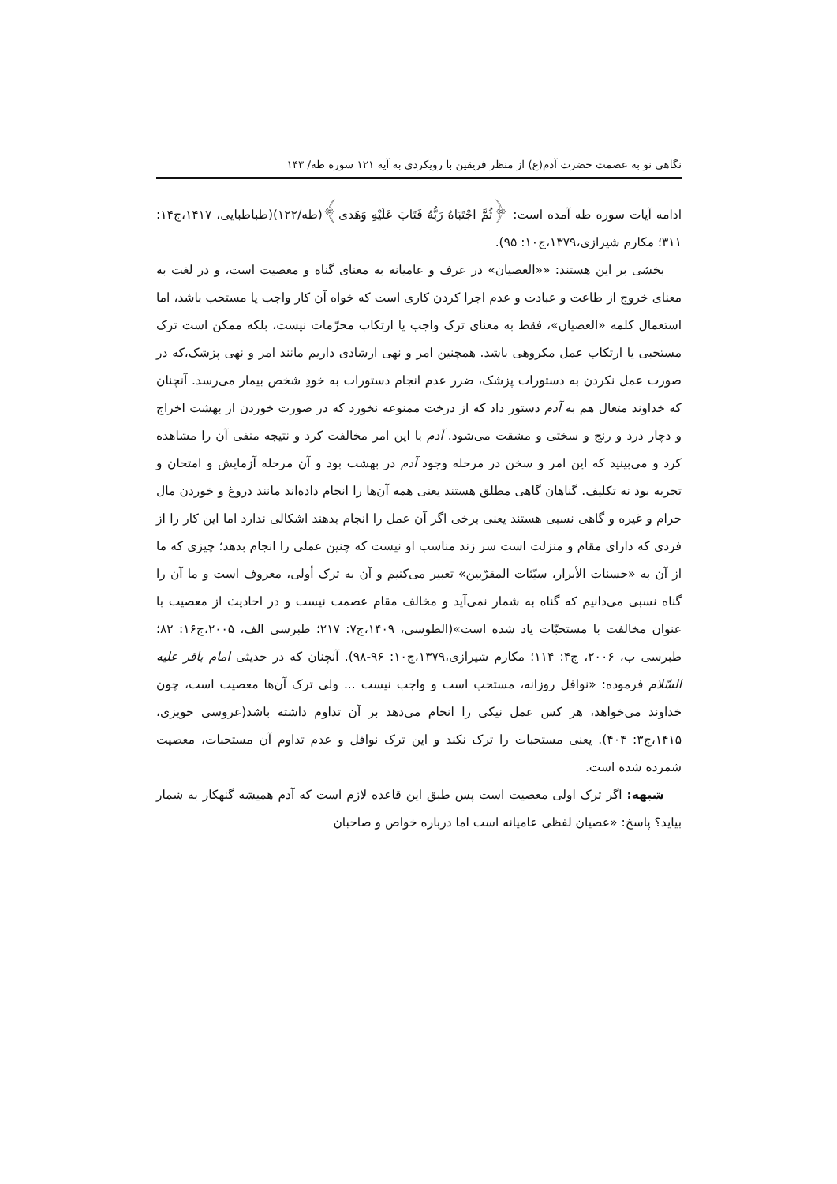نگاهی نو به عصمت حضرت آدم(ع) از منظر فریقین با رویکردی به آیه ۱۲۱ سوره طه/ ۱۴۳
ادامه آیات سوره طه آمده است: ﴿ثُمَّ اجْتَبَاهُ رَبُّهُ فَتَابَ عَلَيْهِ وَهَدى﴾(طه/۱۲۲)(طباطبایی، ۱۴۱۷،ج۱۴: ۳۱۱؛ مکارم شیرازی،۱۳۷۹،ج۱۰: ۹۵).
بخشی بر این هستند: ««العصیان» در عرف و عامیانه به معنای گناه و معصیت است، و در لغت به معنای خروج از طاعت و عبادت و عدم اجرا کردن کاری است که خواه آن کار واجب یا مستحب باشد، اما استعمال کلمه «العصیان»، فقط به معنای ترک واجب یا ارتکاب محرّمات نیست، بلکه ممکن است ترک مستحبی یا ارتکاب عمل مکروهی باشد. همچنین امر و نهی ارشادی داریم مانند امر و نهی پزشک،که در صورت عمل نکردن به دستورات پزشک، ضرر عدم انجام دستورات به خودِ شخص بیمار می‌رسد. آنچنان که خداوند متعال هم به آدم دستور داد که از درخت ممنوعه نخورد که در صورت خوردن از بهشت اخراج و دچار درد و رنج و سختی و مشقت می‌شود. آدم با این امر مخالفت کرد و نتیجه منفی آن را مشاهده کرد و می‌بینید که این امر و سخن در مرحله وجود آدم در بهشت بود و آن مرحله آزمایش و امتحان و تجربه بود نه تکلیف. گناهان گاهی مطلق هستند یعنی همه آن‌ها را انجام داده‌اند مانند دروغ و خوردن مال حرام و غیره و گاهی نسبی هستند یعنی برخی اگر آن عمل را انجام بدهند اشکالی ندارد اما این کار را از فردی که دارای مقام و منزلت است سر زند مناسب او نیست که چنین عملی را انجام بدهد؛ چیزی که ما از آن به «حسنات الأبرار، سیّئات المقرّبین» تعبیر می‌کنیم و آن به ترک أولی، معروف است و ما آن را گناه نسبی می‌دانیم که گناه به شمار نمی‌آید و مخالف مقام عصمت نیست و در احادیث از معصیت با عنوان مخالفت با مستحبّات یاد شده است»(الطوسی، ۱۴۰۹،ج۷: ۲۱۷؛ طبرسی الف، ۲۰۰۵،ج۱۶: ۸۲؛ طبرسی ب، ۲۰۰۶، ج۴: ۱۱۴؛ مکارم شیرازی،۱۳۷۹،ج۱۰: ۹۶-۹۸). آنچنان که در حدیثی امام باقر علیه السّلام فرموده: «نوافل روزانه، مستحب است و واجب نیست ... ولی ترک آن‌ها معصیت است، چون خداوند می‌خواهد، هر کس عمل نیکی را انجام می‌دهد بر آن تداوم داشته باشد(عروسی حویزی، ۱۴۱۵،ج۳: ۴۰۴). یعنی مستحبات را ترک نکند و این ترک نوافل و عدم تداوم آن مستحبات، معصیت شمرده شده است.
شبهه: اگر ترک اولی معصیت است پس طبق این قاعده لازم است که آدم همیشه گنهکار به شمار بیاید؟ پاسخ: «عصیان لفظی عامیانه است اما درباره خواص و صاحبان